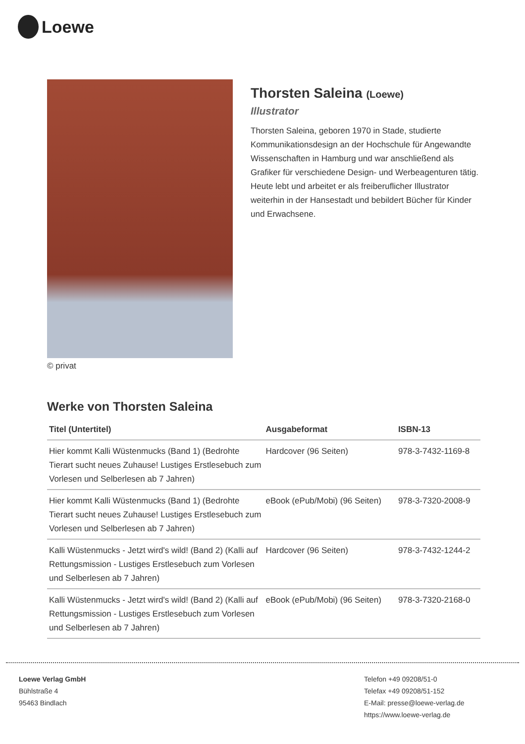Loewe
© privat
Thorsten Saleina (Loewe)
Illustrator
Thorsten Saleina, geboren 1970 in Stade, studierte Kommunikationsdesign an der Hochschule für Angewandte Wissenschaften in Hamburg und war anschließend als Grafiker für verschiedene Design- und Werbeagenturen tätig. Heute lebt und arbeitet er als freiberuflicher Illustrator weiterhin in der Hansestadt und bebildert Bücher für Kinder und Erwachsene.
Werke von Thorsten Saleina
| Titel (Untertitel) | Ausgabeformat | ISBN-13 |
| --- | --- | --- |
| Hier kommt Kalli Wüstenmucks (Band 1) (Bedrohte Tierart sucht neues Zuhause! Lustiges Erstlesebuch zum Vorlesen und Selberlesen ab 7 Jahren) | Hardcover (96 Seiten) | 978-3-7432-1169-8 |
| Hier kommt Kalli Wüstenmucks (Band 1) (Bedrohte Tierart sucht neues Zuhause! Lustiges Erstlesebuch zum Vorlesen und Selberlesen ab 7 Jahren) | eBook (ePub/Mobi) (96 Seiten) | 978-3-7320-2008-9 |
| Kalli Wüstenmucks - Jetzt wird's wild! (Band 2) (Kalli auf Rettungsmission - Lustiges Erstlesebuch zum Vorlesen und Selberlesen ab 7 Jahren) | Hardcover (96 Seiten) | 978-3-7432-1244-2 |
| Kalli Wüstenmucks - Jetzt wird's wild! (Band 2) (Kalli auf Rettungsmission - Lustiges Erstlesebuch zum Vorlesen und Selberlesen ab 7 Jahren) | eBook (ePub/Mobi) (96 Seiten) | 978-3-7320-2168-0 |
Loewe Verlag GmbH
Bühlstraße 4
95463 Bindlach
Telefon +49 09208/51-0
Telefax +49 09208/51-152
E-Mail: presse@loewe-verlag.de
https://www.loewe-verlag.de